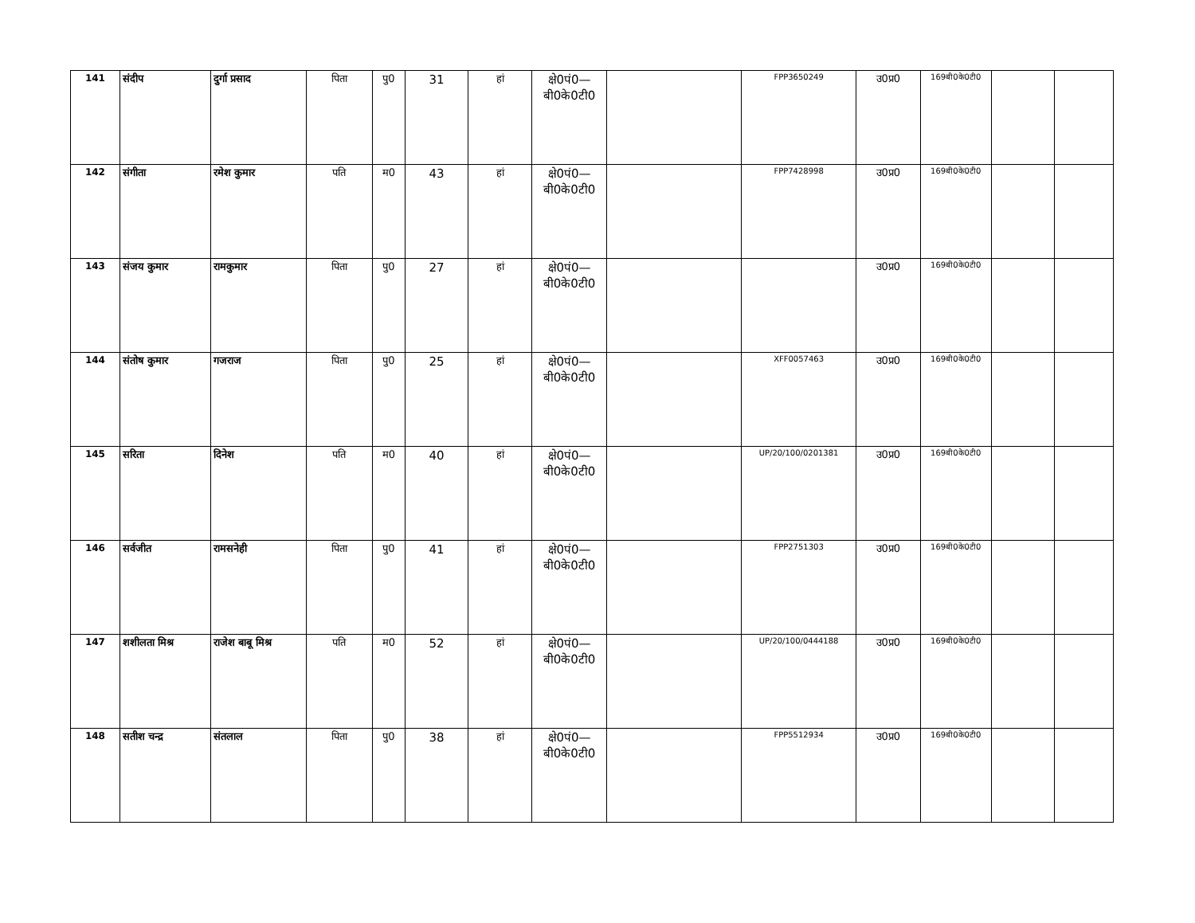| 141 | संदीप | दुर्गा प्रसाद | पिता | पु0 | 31 | हां | क्षे0पं0— बी0के0टी0 | | FPP3650249 | उ0प्र0 | 169बी0के0टी0 | | |
| 142 | संगीता | रमेश कुमार | पति | म0 | 43 | हां | क्षे0पं0— बी0के0टी0 | | FPP7428998 | उ0प्र0 | 169बी0के0टी0 | | |
| 143 | संजय कुमार | रामकुमार | पिता | पु0 | 27 | हां | क्षे0पं0— बी0के0टी0 | | | उ0प्र0 | 169बी0के0टी0 | | |
| 144 | संतोष कुमार | गजराज | पिता | पु0 | 25 | हां | क्षे0पं0— बी0के0टी0 | | XFF0057463 | उ0प्र0 | 169बी0के0टी0 | | |
| 145 | सरिता | दिनेश | पति | म0 | 40 | हां | क्षे0पं0— बी0के0टी0 | | UP/20/100/0201381 | उ0प्र0 | 169बी0के0टी0 | | |
| 146 | सर्वजीत | रामसनेही | पिता | पु0 | 41 | हां | क्षे0पं0— बी0के0टी0 | | FPP2751303 | उ0प्र0 | 169बी0के0टी0 | | |
| 147 | शशीलता मिश्र | राजेश बाबू मिश्र | पति | म0 | 52 | हां | क्षे0पं0— बी0के0टी0 | | UP/20/100/0444188 | उ0प्र0 | 169बी0के0टी0 | | |
| 148 | सतीश चन्द्र | संतलाल | पिता | पु0 | 38 | हां | क्षे0पं0— बी0के0टी0 | | FPP5512934 | उ0प्र0 | 169बी0के0टी0 | | |